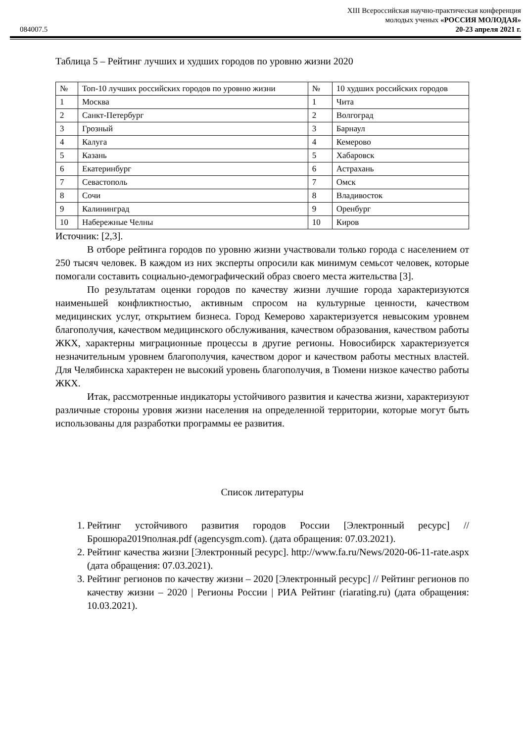XIII Всероссийская научно-практическая конференция
молодых ученых «РОССИЯ МОЛОДАЯ»
084007.5 20-23 апреля 2021 г.
Таблица 5 – Рейтинг лучших и худших городов по уровню жизни 2020
| № | Топ-10 лучших российских городов по уровню жизни | № | 10 худших российских городов |
| --- | --- | --- | --- |
| 1 | Москва | 1 | Чита |
| 2 | Санкт-Петербург | 2 | Волгоград |
| 3 | Грозный | 3 | Барнаул |
| 4 | Калуга | 4 | Кемерово |
| 5 | Казань | 5 | Хабаровск |
| 6 | Екатеринбург | 6 | Астрахань |
| 7 | Севастополь | 7 | Омск |
| 8 | Сочи | 8 | Владивосток |
| 9 | Калининград | 9 | Оренбург |
| 10 | Набережные Челны | 10 | Киров |
Источник: [2,3].
В отборе рейтинга городов по уровню жизни участвовали только города с населением от 250 тысяч человек. В каждом из них эксперты опросили как минимум семьсот человек, которые помогали составить социально-демографический образ своего места жительства [3].
По результатам оценки городов по качеству жизни лучшие города характеризуются наименьшей конфликтностью, активным спросом на культурные ценности, качеством медицинских услуг, открытием бизнеса. Город Кемерово характеризуется невысоким уровнем благополучия, качеством медицинского обслуживания, качеством образования, качеством работы ЖКХ, характерны миграционные процессы в другие регионы. Новосибирск характеризуется незначительным уровнем благополучия, качеством дорог и качеством работы местных властей. Для Челябинска характерен не высокий уровень благополучия, в Тюмени низкое качество работы ЖКХ.
Итак, рассмотренные индикаторы устойчивого развития и качества жизни, характеризуют различные стороны уровня жизни населения на определенной территории, которые могут быть использованы для разработки программы ее развития.
Список литературы
1. Рейтинг устойчивого развития городов России [Электронный ресурс] // Брошюра2019полная.pdf (agencysgm.com). (дата обращения: 07.03.2021).
2. Рейтинг качества жизни [Электронный ресурс]. http://www.fa.ru/News/2020-06-11-rate.aspx (дата обращения: 07.03.2021).
3. Рейтинг регионов по качеству жизни – 2020 [Электронный ресурс] // Рейтинг регионов по качеству жизни – 2020 | Регионы России | РИА Рейтинг (riarating.ru) (дата обращения: 10.03.2021).